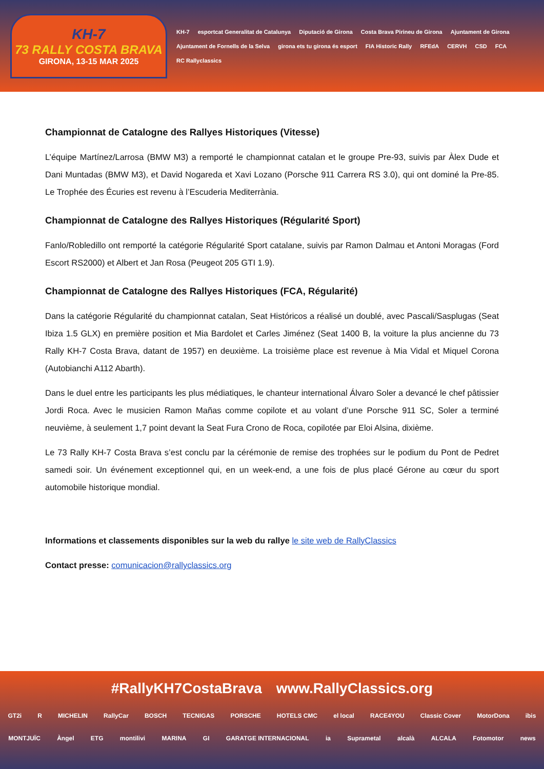KH-7
73 RALLY COSTA BRAVA
GIRONA, 13-15 MAR 2025
KH-7 esportcat Generalitat de Catalunya Diputació de Girona Costa Brava Pirineu de Girona Ajuntament de Girona Ajuntament de Fornells de la Selva girona ets tu girona és esport FIA Historic Rally RFEdA CERVH CSD FCA RC Rallyclassics
Championnat de Catalogne des Rallyes Historiques (Vitesse)
L’équipe Martínez/Larrosa (BMW M3) a remporté le championnat catalan et le groupe Pre-93, suivis par Àlex Dude et Dani Muntadas (BMW M3), et David Nogareda et Xavi Lozano (Porsche 911 Carrera RS 3.0), qui ont dominé la Pre-85. Le Trophée des Écuries est revenu à l’Escuderia Mediterrània.
Championnat de Catalogne des Rallyes Historiques (Régularité Sport)
Fanlo/Robledillo ont remporté la catégorie Régularité Sport catalane, suivis par Ramon Dalmau et Antoni Moragas (Ford Escort RS2000) et Albert et Jan Rosa (Peugeot 205 GTI 1.9).
Championnat de Catalogne des Rallyes Historiques (FCA, Régularité)
Dans la catégorie Régularité du championnat catalan, Seat Históricos a réalisé un doublé, avec Pascali/Sasplugas (Seat Ibiza 1.5 GLX) en première position et Mia Bardolet et Carles Jiménez (Seat 1400 B, la voiture la plus ancienne du 73 Rally KH-7 Costa Brava, datant de 1957) en deuxième. La troisième place est revenue à Mia Vidal et Miquel Corona (Autobianchi A112 Abarth).
Dans le duel entre les participants les plus médiatiques, le chanteur international Álvaro Soler a devancé le chef pâtissier Jordi Roca. Avec le musicien Ramon Mañas comme copilote et au volant d’une Porsche 911 SC, Soler a terminé neuvième, à seulement 1,7 point devant la Seat Fura Crono de Roca, copilotée par Eloi Alsina, dixième.
Le 73 Rally KH-7 Costa Brava s’est conclu par la cérémonie de remise des trophées sur le podium du Pont de Pedret samedi soir. Un événement exceptionnel qui, en un week-end, a une fois de plus placé Gérone au cœur du sport automobile historique mondial.
Informations et classements disponibles sur la web du rallye le site web de RallyClassics
Contact presse: comunicacion@rallyclassics.org
#RallyKH7CostaBrava www.RallyClassics.org
GT2i R MICHELIN RallyCar BOSCH TECNIGAS PORSCHE HOTELS CMC el local RACE4YOU Classic Cover MotorDona ibis
MONTJUÏC Àngel ETG montilivi MARINA GI GARATGE INTERNACIONAL ia Suprametal alcalà ALCALA Fotomotor news